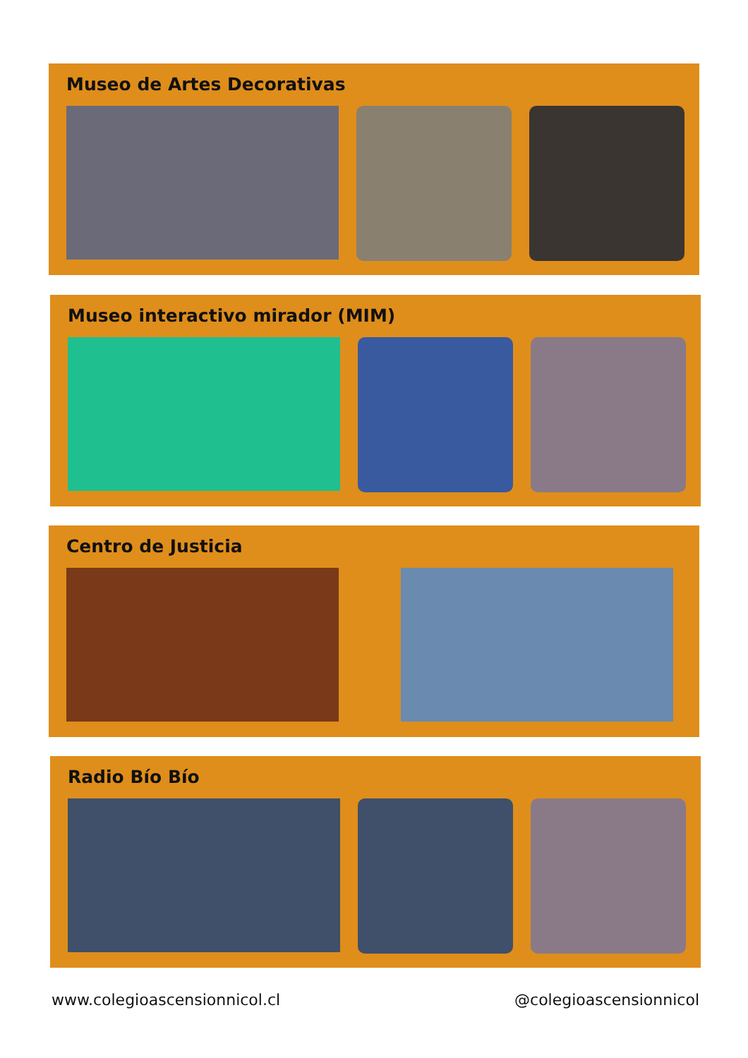Museo de Artes Decorativas
Museo interactivo mirador (MIM)
Centro de Justicia
Radio Bío Bío
www.colegioascensionnicol.cl @colegioascensionnicol